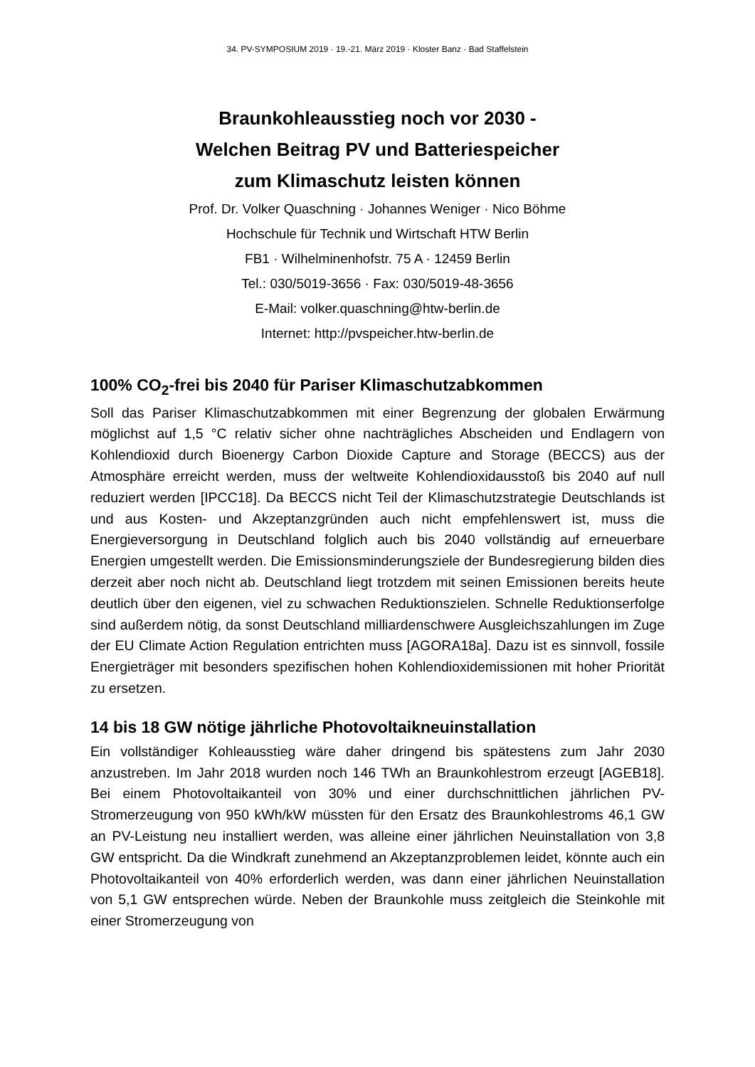34. PV-SYMPOSIUM 2019 · 19.-21. März 2019 · Kloster Banz · Bad Staffelstein
Braunkohleausstieg noch vor 2030 -
Welchen Beitrag PV und Batteriespeicher
zum Klimaschutz leisten können
Prof. Dr. Volker Quaschning · Johannes Weniger · Nico Böhme
Hochschule für Technik und Wirtschaft HTW Berlin
FB1 · Wilhelminenhofstr. 75 A · 12459 Berlin
Tel.: 030/5019-3656 · Fax: 030/5019-48-3656
E-Mail: volker.quaschning@htw-berlin.de
Internet: http://pvspeicher.htw-berlin.de
100% CO<sub>2</sub>-frei bis 2040 für Pariser Klimaschutzabkommen
Soll das Pariser Klimaschutzabkommen mit einer Begrenzung der globalen Erwärmung möglichst auf 1,5 °C relativ sicher ohne nachträgliches Abscheiden und Endlagern von Kohlendioxid durch Bioenergy Carbon Dioxide Capture and Storage (BECCS) aus der Atmosphäre erreicht werden, muss der weltweite Kohlendioxidausstoß bis 2040 auf null reduziert werden [IPCC18]. Da BECCS nicht Teil der Klimaschutzstrategie Deutschlands ist und aus Kosten- und Akzeptanzgründen auch nicht empfehlenswert ist, muss die Energieversorgung in Deutschland folglich auch bis 2040 vollständig auf erneuerbare Energien umgestellt werden. Die Emissionsminderungsziele der Bundesregierung bilden dies derzeit aber noch nicht ab. Deutschland liegt trotzdem mit seinen Emissionen bereits heute deutlich über den eigenen, viel zu schwachen Reduktionszielen. Schnelle Reduktionserfolge sind außerdem nötig, da sonst Deutschland milliardenschwere Ausgleichszahlungen im Zuge der EU Climate Action Regulation entrichten muss [AGORA18a]. Dazu ist es sinnvoll, fossile Energieträger mit besonders spezifischen hohen Kohlendioxidemissionen mit hoher Priorität zu ersetzen.
14 bis 18 GW nötige jährliche Photovoltaikneuinstallation
Ein vollständiger Kohleausstieg wäre daher dringend bis spätestens zum Jahr 2030 anzustreben. Im Jahr 2018 wurden noch 146 TWh an Braunkohlestrom erzeugt [AGEB18]. Bei einem Photovoltaikanteil von 30% und einer durchschnittlichen jährlichen PV-Stromerzeugung von 950 kWh/kW müssten für den Ersatz des Braunkohlestroms 46,1 GW an PV-Leistung neu installiert werden, was alleine einer jährlichen Neuinstallation von 3,8 GW entspricht. Da die Windkraft zunehmend an Akzeptanzproblemen leidet, könnte auch ein Photovoltaikanteil von 40% erforderlich werden, was dann einer jährlichen Neuinstallation von 5,1 GW entsprechen würde. Neben der Braunkohle muss zeitgleich die Steinkohle mit einer Stromerzeugung von